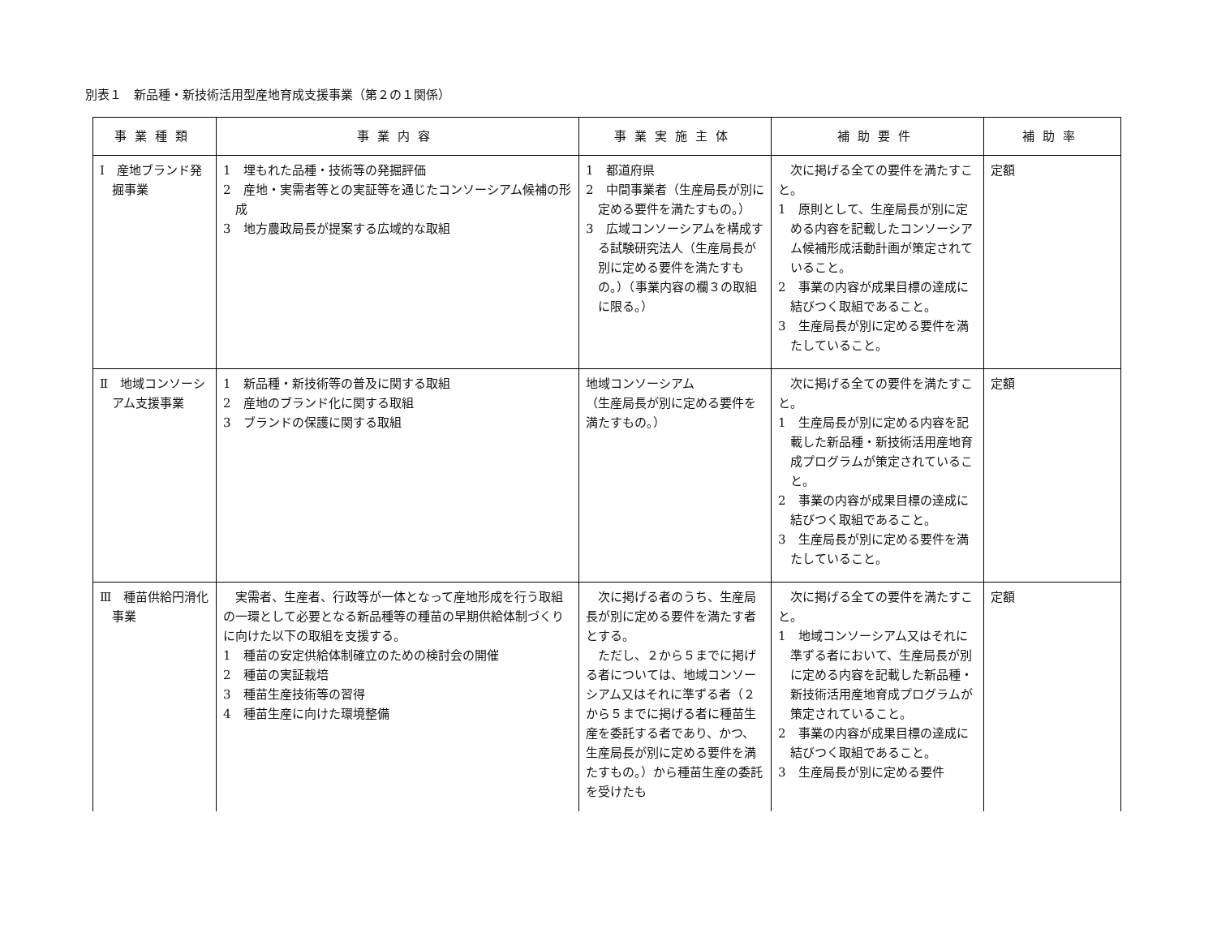別表１　新品種・新技術活用型産地育成支援事業（第２の１関係）
| 事業種類 | 事業内容 | 事業実施主体 | 補助要件 | 補助率 |
| --- | --- | --- | --- | --- |
| Ⅰ 産地ブランド発掘事業 | 1 埋もれた品種・技術等の発掘評価 2 産地・実需者等との実証等を通じたコンソーシアム候補の形成 3 地方農政局長が提案する広域的な取組 | 1 都道府県 2 中間事業者（生産局長が別に定める要件を満たすもの。） 3 広域コンソーシアムを構成する試験研究法人（生産局長が別に定める要件を満たすもの。）（事業内容の欄３の取組に限る。） | 次に掲げる全ての要件を満たすこと。 1 原則として、生産局長が別に定める内容を記載したコンソーシアム候補形成活動計画が策定されていること。 2 事業の内容が成果目標の達成に結びつく取組であること。 3 生産局長が別に定める要件を満たしていること。 | 定額 |
| Ⅱ 地域コンソーシアム支援事業 | 1 新品種・新技術等の普及に関する取組 2 産地のブランド化に関する取組 3 ブランドの保護に関する取組 | 地域コンソーシアム （生産局長が別に定める要件を満たすもの。） | 次に掲げる全ての要件を満たすこと。 1 生産局長が別に定める内容を記載した新品種・新技術活用産地育成プログラムが策定されていること。 2 事業の内容が成果目標の達成に結びつく取組であること。 3 生産局長が別に定める要件を満たしていること。 | 定額 |
| Ⅲ 種苗供給円滑化事業 | 実需者、生産者、行政等が一体となって産地形成を行う取組の一環として必要となる新品種等の種苗の早期供給体制づくりに向けた以下の取組を支援する。 1 種苗の安定供給体制確立のための検討会の開催 2 種苗の実証栽培 3 種苗生産技術等の習得 4 種苗生産に向けた環境整備 | 次に掲げる者のうち、生産局長が別に定める要件を満たす者とする。 ただし、２から５までに掲げる者については、地域コンソーシアム又はそれに準ずる者（２から５までに掲げる者に種苗生産を委託する者であり、かつ、生産局長が別に定める要件を満たすもの。）から種苗生産の委託を受けたも | 次に掲げる全ての要件を満たすこと。 1 地域コンソーシアム又はそれに準ずる者において、生産局長が別に定める内容を記載した新品種・新技術活用産地育成プログラムが策定されていること。 2 事業の内容が成果目標の達成に結びつく取組であること。 3 生産局長が別に定める要件 | 定額 |